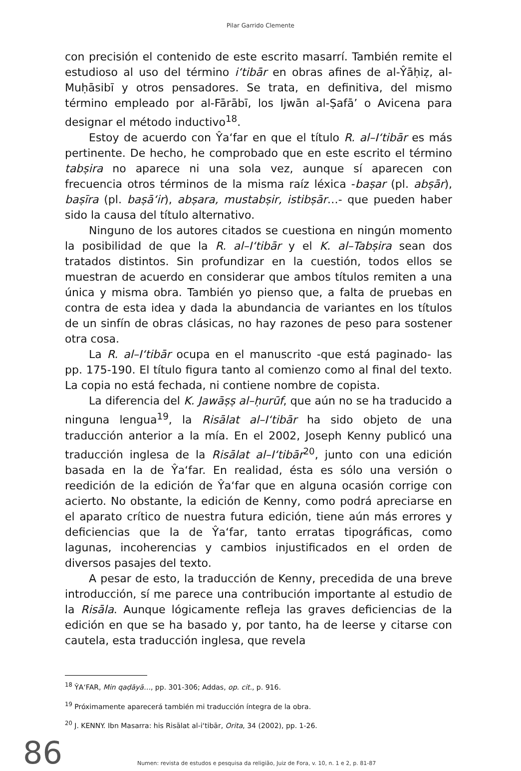Pilar Garrido Clemente
con precisión el contenido de este escrito masarrí. También remite el estudioso al uso del término i‘tibār en obras afines de al-Ŷāḥiẓ, al-Muḥāsibī y otros pensadores. Se trata, en definitiva, del mismo término empleado por al-Fārābī, los Ijwān al-Ṣafā’ o Avicena para designar el método inductivo<sup>18</sup>.
Estoy de acuerdo con Ŷa‘far en que el título R. al–I‘tibār es más pertinente. De hecho, he comprobado que en este escrito el término tabṣira no aparece ni una sola vez, aunque sí aparecen con frecuencia otros términos de la misma raíz léxica -baṣar (pl. abṣār), baṣīra (pl. baṣā‘ir), abṣara, mustabṣir, istibṣār…- que pueden haber sido la causa del título alternativo.
Ninguno de los autores citados se cuestiona en ningún momento la posibilidad de que la R. al–I‘tibār y el K. al–Tabṣira sean dos tratados distintos. Sin profundizar en la cuestión, todos ellos se muestran de acuerdo en considerar que ambos títulos remiten a una única y misma obra. También yo pienso que, a falta de pruebas en contra de esta idea y dada la abundancia de variantes en los títulos de un sinfín de obras clásicas, no hay razones de peso para sostener otra cosa.
La R. al–I‘tibār ocupa en el manuscrito -que está paginado- las pp. 175-190. El título figura tanto al comienzo como al final del texto. La copia no está fechada, ni contiene nombre de copista.
La diferencia del K. Jawāṣṣ al–ḥurūf, que aún no se ha traducido a ninguna lengua<sup>19</sup>, la Risālat al–I‘tibār ha sido objeto de una traducción anterior a la mía. En el 2002, Joseph Kenny publicó una traducción inglesa de la Risālat al–I‘tibār<sup>20</sup>, junto con una edición basada en la de Ŷa‘far. En realidad, ésta es sólo una versión o reedición de la edición de Ŷa‘far que en alguna ocasión corrige con acierto. No obstante, la edición de Kenny, como podrá apreciarse en el aparato crítico de nuestra futura edición, tiene aún más errores y deficiencias que la de Ŷa‘far, tanto erratas tipográficas, como lagunas, incoherencias y cambios injustificados en el orden de diversos pasajes del texto.
A pesar de esto, la traducción de Kenny, precedida de una breve introducción, sí me parece una contribución importante al estudio de la Risāla. Aunque lógicamente refleja las graves deficiencias de la edición en que se ha basado y, por tanto, ha de leerse y citarse con cautela, esta traducción inglesa, que revela
<sup>18</sup> ŶA‘FAR, Min qaḍāyā…, pp. 301-306; Addas, op. cit., p. 916.
<sup>19</sup> Próximamente aparecerá también mi traducción íntegra de la obra.
<sup>20</sup> J. KENNY. Ibn Masarra: his Risālat al-i‘tibār, Orita, 34 (2002), pp. 1-26.
86
Numen: revista de estudos e pesquisa da religião, Juiz de Fora, v. 10, n. 1 e 2, p. 81-87